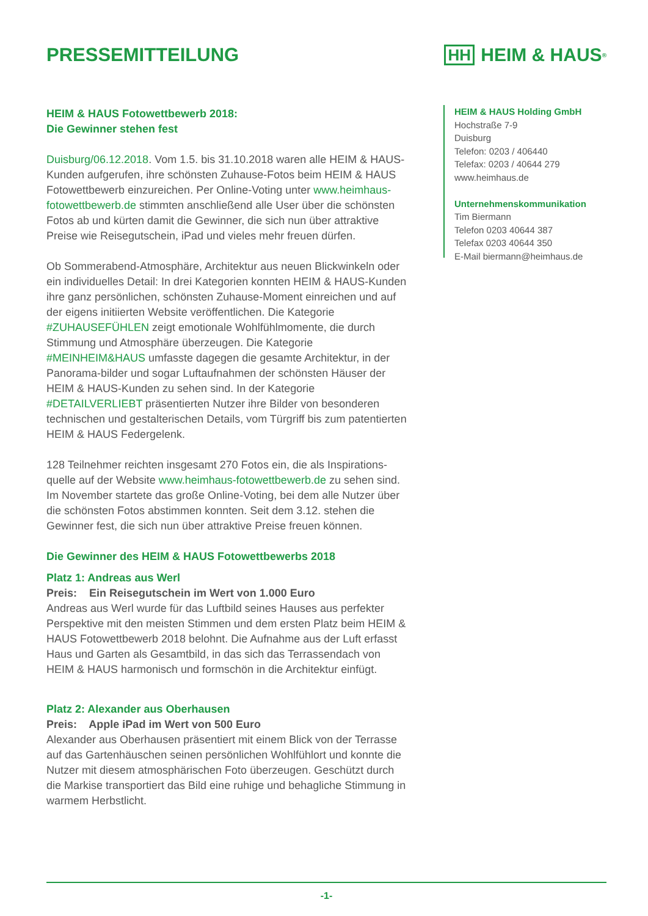PRESSEMITTEILUNG
HH HEIM & HAUS<sup>®</sup>
HEIM & HAUS Fotowettbewerb 2018:
Die Gewinner stehen fest
Duisburg/06.12.2018. Vom 1.5. bis 31.10.2018 waren alle HEIM & HAUS-Kunden aufgerufen, ihre schönsten Zuhause-Fotos beim HEIM & HAUS Fotowettbewerb einzureichen. Per Online-Voting unter www.heimhaus-fotowettbewerb.de stimmten anschließend alle User über die schönsten Fotos ab und kürten damit die Gewinner, die sich nun über attraktive Preise wie Reisegutschein, iPad und vieles mehr freuen dürfen.
Ob Sommerabend-Atmosphäre, Architektur aus neuen Blick­winkeln oder ein individuelles Detail: In drei Kategorien konnten HEIM & HAUS-Kunden ihre ganz persönlichen, schönsten Zuhause-Moment einreichen und auf der eigens initiierten Website veröffent­lichen. Die Kategorie #ZUHAUSEFÜHLEN zeigt emotionale Wohlfühl­momente, die durch Stimmung und Atmosphäre überzeugen. Die Kategorie #MEINHEIM&HAUS umfasste dagegen die gesamte Architektur, in der Panorama-bilder und sogar Luftaufnahmen der schönsten Häuser der HEIM & HAUS-Kunden zu sehen sind. In der Kategorie #DETAILVERLIEBT präsentierten Nutzer ihre Bilder von besonderen technischen und gestalterischen Details, vom Türgriff bis zum patentierten HEIM & HAUS Federgelenk.
128 Teilnehmer reichten insgesamt 270 Fotos ein, die als Inspirations­quelle auf der Website www.heimhaus-fotowettbewerb.de zu sehen sind. Im November startete das große Online-Voting, bei dem alle Nutzer über die schönsten Fotos abstimmen konnten. Seit dem 3.12. stehen die Gewinner fest, die sich nun über attraktive Preise freuen können.
Die Gewinner des HEIM & HAUS Fotowettbewerbs 2018
Platz 1: Andreas aus Werl
Preis: Ein Reisegutschein im Wert von 1.000 Euro
Andreas aus Werl wurde für das Luftbild seines Hauses aus perfekter Perspektive mit den meisten Stimmen und dem ersten Platz beim HEIM & HAUS Fotowettbewerb 2018 belohnt. Die Aufnahme aus der Luft erfasst Haus und Garten als Gesamtbild, in das sich das Terrassendach von HEIM & HAUS harmonisch und formschön in die Architektur einfügt.
Platz 2: Alexander aus Oberhausen
Preis: Apple iPad im Wert von 500 Euro
Alexander aus Oberhausen präsentiert mit einem Blick von der Terrasse auf das Gartenhäuschen seinen persönlichen Wohlfühlort und konnte die Nutzer mit diesem atmosphärischen Foto überzeugen. Geschützt durch die Markise transportiert das Bild eine ruhige und behagliche Stimmung in warmem Herbstlicht.
HEIM & HAUS Holding GmbH
Hochstraße 7-9
Duisburg
Telefon: 0203 / 406440
Telefax: 0203 / 40644 279
www.heimhaus.de
Unternehmenskommunikation
Tim Biermann
Telefon 0203 40644 387
Telefax 0203 40644 350
E-Mail biermann@heimhaus.de
-1-